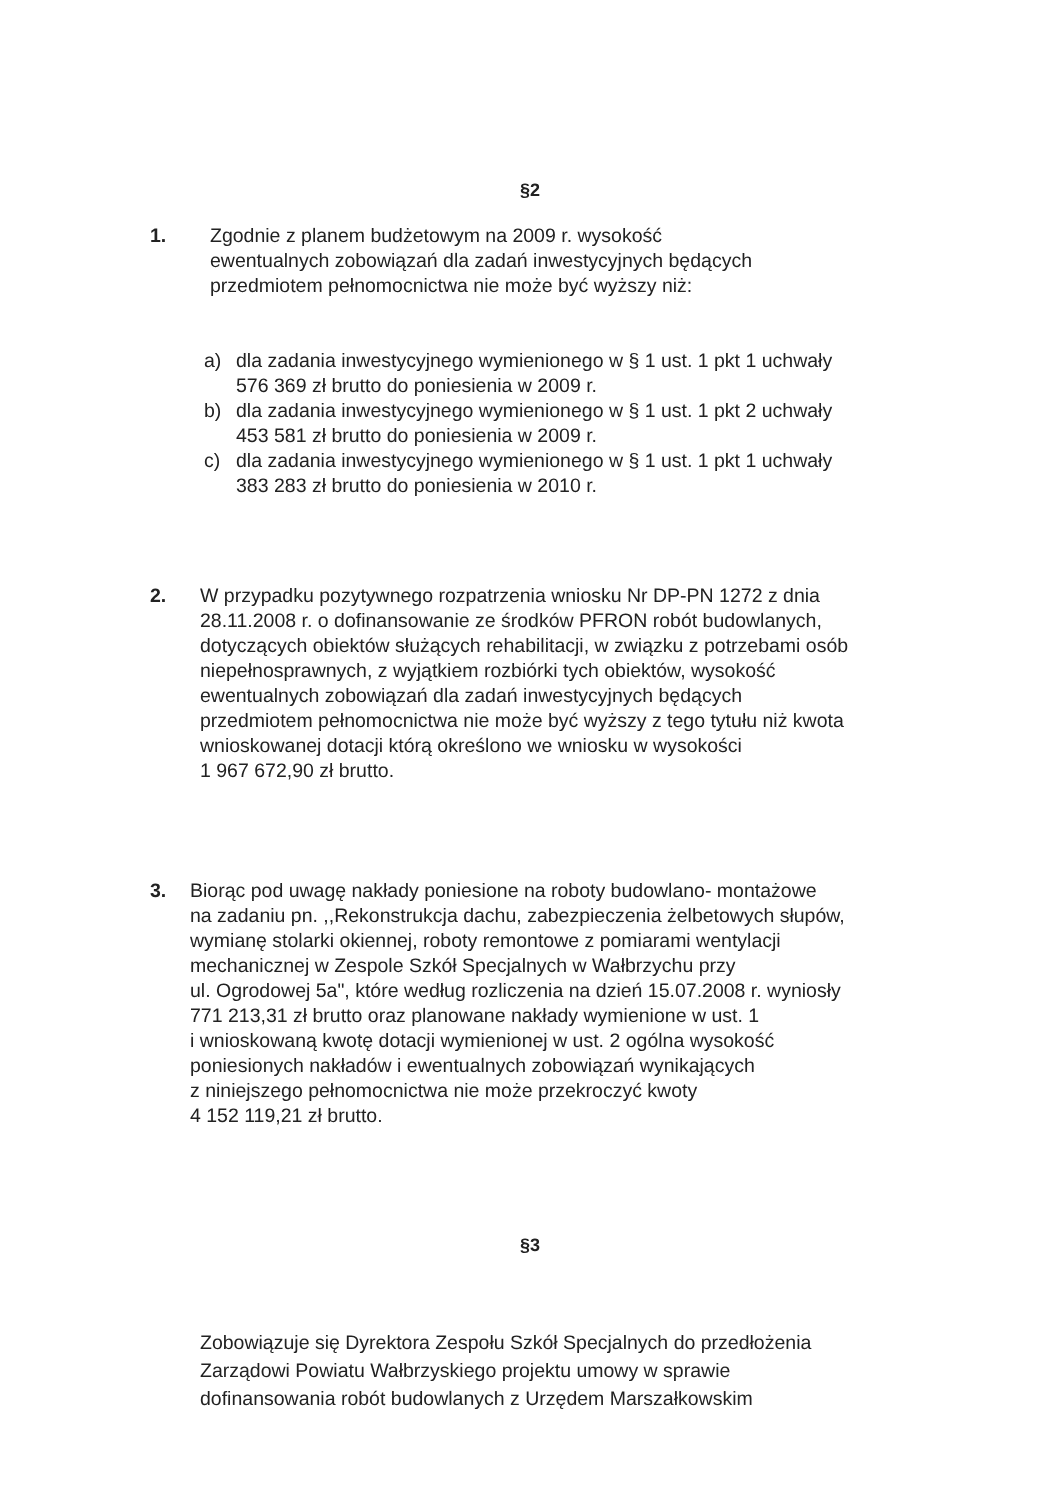§2
1. Zgodnie z planem budżetowym na 2009 r. wysokość
ewentualnych zobowiązań dla zadań inwestycyjnych będących
przedmiotem pełnomocnictwa nie może być wyższy niż:
a) dla zadania inwestycyjnego wymienionego w § 1 ust. 1 pkt 1 uchwały
576 369 zł brutto do poniesienia w 2009 r.
b) dla zadania inwestycyjnego wymienionego w § 1 ust. 1 pkt 2 uchwały
453 581 zł brutto do poniesienia w 2009 r.
c) dla zadania inwestycyjnego wymienionego w § 1 ust. 1 pkt 1 uchwały
383 283 zł brutto do poniesienia w 2010 r.
2. W przypadku pozytywnego rozpatrzenia wniosku Nr DP-PN 1272 z dnia
28.11.2008 r. o dofinansowanie ze środków PFRON robót budowlanych,
dotyczących obiektów służących rehabilitacji, w związku z potrzebami osób
niepełnosprawnych, z wyjątkiem rozbiórki tych obiektów, wysokość
ewentualnych zobowiązań dla zadań inwestycyjnych będących
przedmiotem pełnomocnictwa nie może być wyższy z tego tytułu niż kwota
wnioskowanej dotacji którą określono we wniosku w wysokości
1 967 672,90 zł brutto.
3. Biorąc pod uwagę nakłady poniesione na roboty budowlano- montażowe
na zadaniu pn. ,,Rekonstrukcja dachu, zabezpieczenia żelbetowych słupów,
wymianę stolarki okiennej, roboty remontowe z pomiarami wentylacji
mechanicznej w Zespole Szkół Specjalnych w Wałbrzychu przy
ul. Ogrodowej 5a", które według rozliczenia na dzień 15.07.2008 r. wyniosły
771 213,31 zł brutto oraz planowane nakłady wymienione w ust. 1
i wnioskowaną kwotę dotacji wymienionej w ust. 2 ogólna wysokość
poniesionych nakładów i ewentualnych zobowiązań wynikających
z niniejszego pełnomocnictwa nie może przekroczyć kwoty
4 152 119,21 zł brutto.
§3
Zobowiązuje się Dyrektora Zespołu Szkół Specjalnych do przedłożenia
Zarządowi Powiatu Wałbrzyskiego projektu umowy w sprawie
dofinansowania robót budowlanych z Urzędem Marszałkowskim